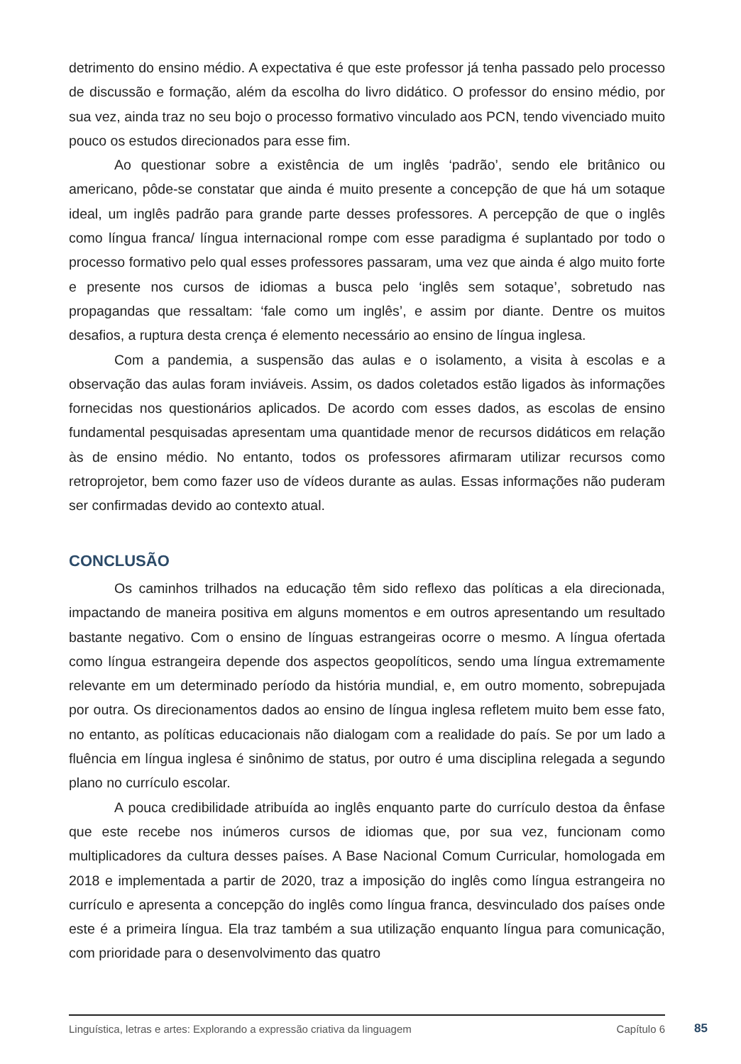detrimento do ensino médio. A expectativa é que este professor já tenha passado pelo processo de discussão e formação, além da escolha do livro didático. O professor do ensino médio, por sua vez, ainda traz no seu bojo o processo formativo vinculado aos PCN, tendo vivenciado muito pouco os estudos direcionados para esse fim.
Ao questionar sobre a existência de um inglês ‘padrão’, sendo ele britânico ou americano, pôde-se constatar que ainda é muito presente a concepção de que há um sotaque ideal, um inglês padrão para grande parte desses professores. A percepção de que o inglês como língua franca/ língua internacional rompe com esse paradigma é suplantado por todo o processo formativo pelo qual esses professores passaram, uma vez que ainda é algo muito forte e presente nos cursos de idiomas a busca pelo ‘inglês sem sotaque’, sobretudo nas propagandas que ressaltam: ‘fale como um inglês’, e assim por diante. Dentre os muitos desafios, a ruptura desta crença é elemento necessário ao ensino de língua inglesa.
Com a pandemia, a suspensão das aulas e o isolamento, a visita à escolas e a observação das aulas foram inviáveis. Assim, os dados coletados estão ligados às informações fornecidas nos questionários aplicados. De acordo com esses dados, as escolas de ensino fundamental pesquisadas apresentam uma quantidade menor de recursos didáticos em relação às de ensino médio. No entanto, todos os professores afirmaram utilizar recursos como retroprojetor, bem como fazer uso de vídeos durante as aulas. Essas informações não puderam ser confirmadas devido ao contexto atual.
CONCLUSÃO
Os caminhos trilhados na educação têm sido reflexo das políticas a ela direcionada, impactando de maneira positiva em alguns momentos e em outros apresentando um resultado bastante negativo. Com o ensino de línguas estrangeiras ocorre o mesmo. A língua ofertada como língua estrangeira depende dos aspectos geopolíticos, sendo uma língua extremamente relevante em um determinado período da história mundial, e, em outro momento, sobrepujada por outra. Os direcionamentos dados ao ensino de língua inglesa refletem muito bem esse fato, no entanto, as políticas educacionais não dialogam com a realidade do país. Se por um lado a fluência em língua inglesa é sinônimo de status, por outro é uma disciplina relegada a segundo plano no currículo escolar.
A pouca credibilidade atribuída ao inglês enquanto parte do currículo destoa da ênfase que este recebe nos inúmeros cursos de idiomas que, por sua vez, funcionam como multiplicadores da cultura desses países. A Base Nacional Comum Curricular, homologada em 2018 e implementada a partir de 2020, traz a imposição do inglês como língua estrangeira no currículo e apresenta a concepção do inglês como língua franca, desvinculado dos países onde este é a primeira língua. Ela traz também a sua utilização enquanto língua para comunicação, com prioridade para o desenvolvimento das quatro
Linguística, letras e artes: Explorando a expressão criativa da linguagem Capítulo 6
85